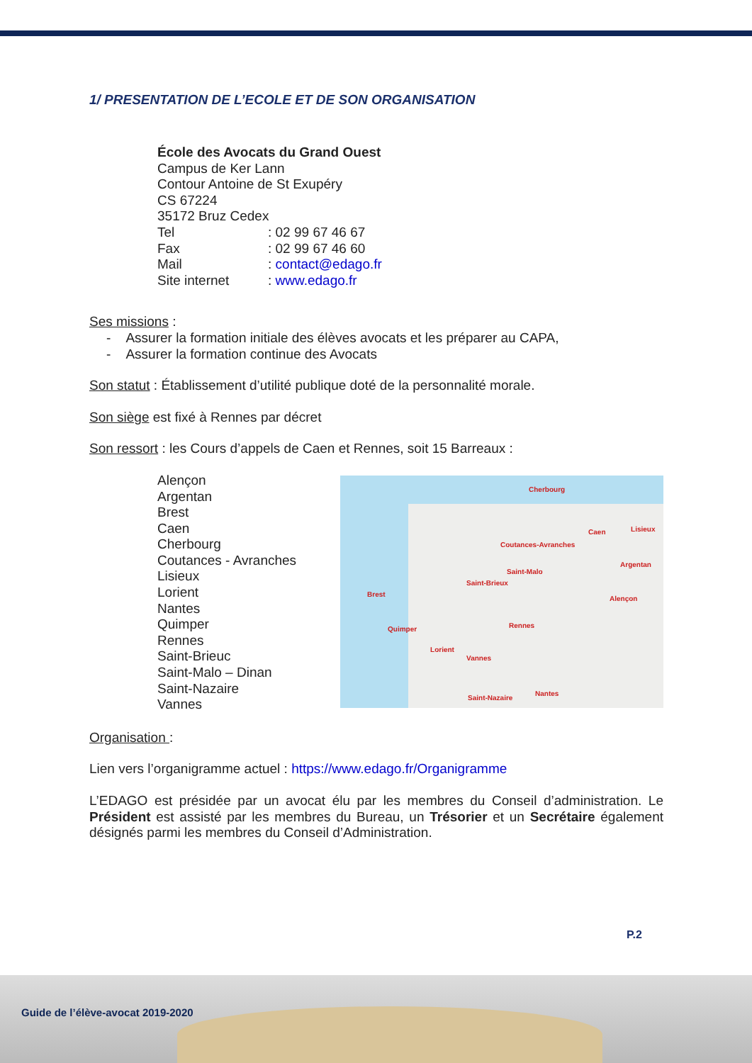1/ PRESENTATION DE L’ECOLE ET DE SON ORGANISATION
École des Avocats du Grand Ouest
Campus de Ker Lann
Contour Antoine de St Exupéry
CS 67224
35172 Bruz Cedex
Tel: 02 99 67 46 67
Fax: 02 99 67 46 60
Mail: contact@edago.fr
Site internet: www.edago.fr
Ses missions :
- Assurer la formation initiale des élèves avocats et les préparer au CAPA,
- Assurer la formation continue des Avocats
Son statut : Établissement d’utilité publique doté de la personnalité morale.
Son siège est fixé à Rennes par décret
Son ressort : les Cours d’appels de Caen et Rennes, soit 15 Barreaux :
Alençon
Argentan
Brest
Caen
Cherbourg
Coutances - Avranches
Lisieux
Lorient
Nantes
Quimper
Rennes
Saint-Brieuc
Saint-Malo – Dinan
Saint-Nazaire
Vannes
Cherbourg
Caen Lisieux
Coutances-Avranches
Argentan
Saint-Malo
Saint-Brieux
Brest
Alençon
Rennes Quimper
Lorient
Vannes
Saint-Nazaire
Nantes
Organisation :
Lien vers l’organigramme actuel : https://www.edago.fr/Organigramme
L’EDAGO est présidée par un avocat élu par les membres du Conseil d’administration. Le Président est assisté par les membres du Bureau, un Trésorier et un Secrétaire également désignés parmi les membres du Conseil d’Administration.
P.2
Guide de l’élève-avocat 2019-2020